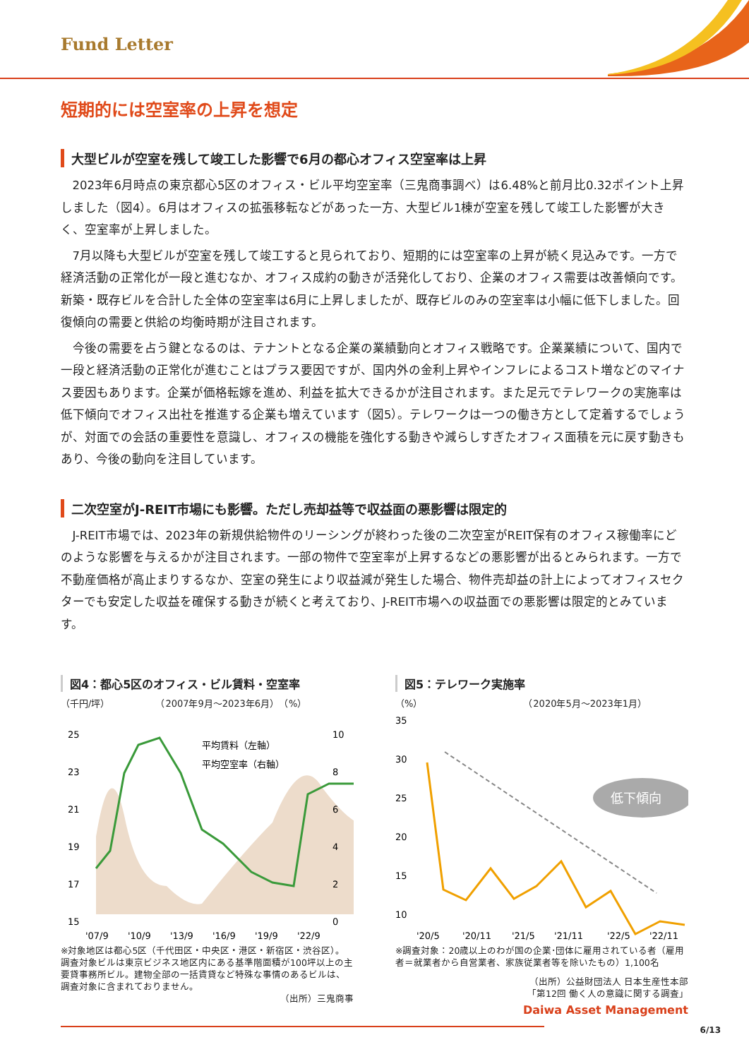Fund Letter
短期的には空室率の上昇を想定
大型ビルが空室を残して竣工した影響で6月の都心オフィス空室率は上昇
2023年6月時点の東京都心5区のオフィス・ビル平均空室率（三鬼商事調べ）は6.48%と前月比0.32ポイント上昇しました（図4）。6月はオフィスの拡張移転などがあった一方、大型ビル1棟が空室を残して竣工した影響が大きく、空室率が上昇しました。
7月以降も大型ビルが空室を残して竣工すると見られており、短期的には空室率の上昇が続く見込みです。一方で経済活動の正常化が一段と進むなか、オフィス成約の動きが活発化しており、企業のオフィス需要は改善傾向です。新築・既存ビルを合計した全体の空室率は6月に上昇しましたが、既存ビルのみの空室率は小幅に低下しました。回復傾向の需要と供給の均衡時期が注目されます。
今後の需要を占う鍵となるのは、テナントとなる企業の業績動向とオフィス戦略です。企業業績について、国内で一段と経済活動の正常化が進むことはプラス要因ですが、国内外の金利上昇やインフレによるコスト増などのマイナス要因もあります。企業が価格転嫁を進め、利益を拡大できるかが注目されます。また足元でテレワークの実施率は低下傾向でオフィス出社を推進する企業も増えています（図5）。テレワークは一つの働き方として定着するでしょうが、対面での会話の重要性を意識し、オフィスの機能を強化する動きや減らしすぎたオフィス面積を元に戻す動きもあり、今後の動向を注目しています。
二次空室がJ-REIT市場にも影響。ただし売却益等で収益面の悪影響は限定的
J-REIT市場では、2023年の新規供給物件のリーシングが終わった後の二次空室がREIT保有のオフィス稼働率にどのような影響を与えるかが注目されます。一部の物件で空室率が上昇するなどの悪影響が出るとみられます。一方で不動産価格が高止まりするなか、空室の発生により収益減が発生した場合、物件売却益の計上によってオフィスセクターでも安定した収益を確保する動きが続くと考えており、J-REIT市場への収益面での悪影響は限定的とみています。
図4：都心5区のオフィス・ビル賃料・空室率
（千円/坪）　　　　　　（2007年9月～2023年6月）　（%）
25
23
21
19
17
15
10
8
6
4
2
0
平均賃料（左軸）
平均空室率（右軸）
'07/9
'10/9
'13/9
'16/9
'19/9
'22/9
※対象地区は都心5区（千代田区・中央区・港区・新宿区・渋谷区）。調査対象ビルは東京ビジネス地区内にある基準階面積が100坪以上の主要貸事務所ビル。建物全部の一括賃貸など特殊な事情のあるビルは、調査対象に含まれておりません。
（出所）三鬼商事
図5：テレワーク実施率
（%）　　　　　　　　　　　　（2020年5月～2023年1月）
低下傾向
35
30
25
20
15
10
'20/5
'20/11
'21/5
'21/11
'22/5
'22/11
※調査対象：20歳以上のわが国の企業･団体に雇用されている者（雇用者＝就業者から自営業者、家族従業者等を除いたもの）1,100名
（出所）公益財団法人 日本生産性本部
「第12回 働く人の意識に関する調査」
Daiwa Asset Management
6/13